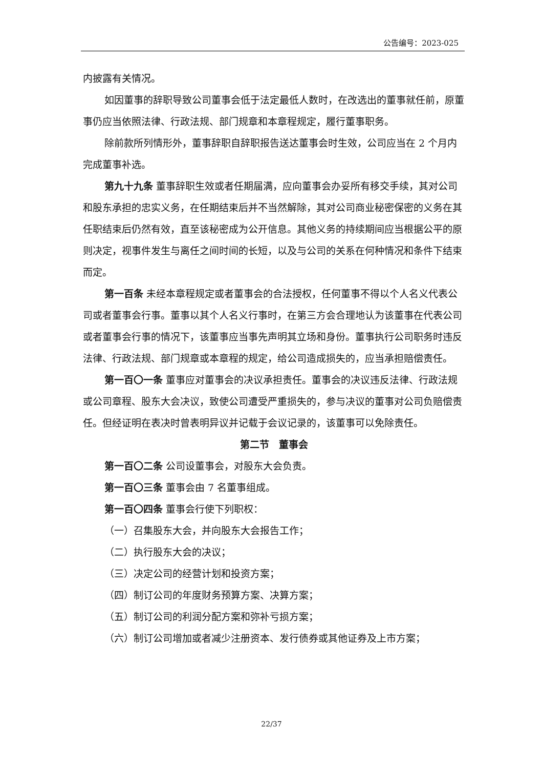公告编号：2023-025
内披露有关情况。
如因董事的辞职导致公司董事会低于法定最低人数时，在改选出的董事就任前，原董事仍应当依照法律、行政法规、部门规章和本章程规定，履行董事职务。
除前款所列情形外，董事辞职自辞职报告送达董事会时生效，公司应当在 2 个月内完成董事补选。
第九十九条 董事辞职生效或者任期届满，应向董事会办妥所有移交手续，其对公司和股东承担的忠实义务，在任期结束后并不当然解除，其对公司商业秘密保密的义务在其任职结束后仍然有效，直至该秘密成为公开信息。其他义务的持续期间应当根据公平的原则决定，视事件发生与离任之间时间的长短，以及与公司的关系在何种情况和条件下结束而定。
第一百条 未经本章程规定或者董事会的合法授权，任何董事不得以个人名义代表公司或者董事会行事。董事以其个人名义行事时，在第三方会合理地认为该董事在代表公司或者董事会行事的情况下，该董事应当事先声明其立场和身份。董事执行公司职务时违反法律、行政法规、部门规章或本章程的规定，给公司造成损失的，应当承担赔偿责任。
第一百〇一条 董事应对董事会的决议承担责任。董事会的决议违反法律、行政法规或公司章程、股东大会决议，致使公司遭受严重损失的，参与决议的董事对公司负赔偿责任。但经证明在表决时曾表明异议并记载于会议记录的，该董事可以免除责任。
第二节　董事会
第一百〇二条 公司设董事会，对股东大会负责。
第一百〇三条 董事会由 7 名董事组成。
第一百〇四条 董事会行使下列职权：
（一）召集股东大会，并向股东大会报告工作；
（二）执行股东大会的决议；
（三）决定公司的经营计划和投资方案；
（四）制订公司的年度财务预算方案、决算方案；
（五）制订公司的利润分配方案和弥补亏损方案；
（六）制订公司增加或者减少注册资本、发行债券或其他证券及上市方案；
22/37